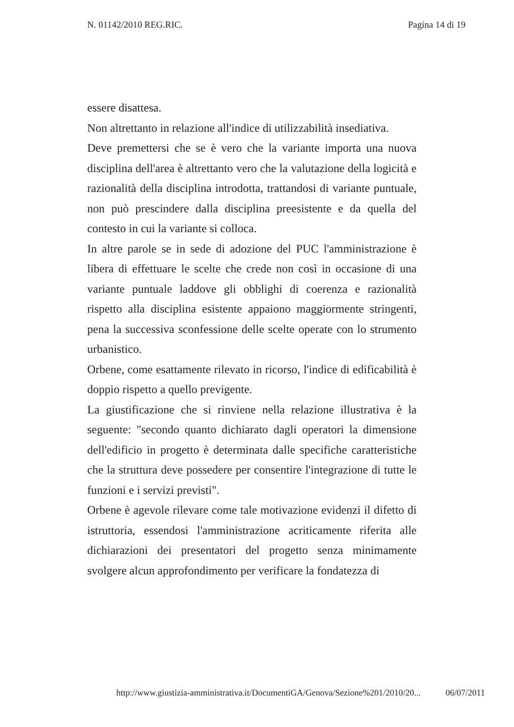N. 01142/2010 REG.RIC. Pagina 14 di 19
essere disattesa.
Non altrettanto in relazione all'indice di utilizzabilità insediativa.
Deve premettersi che se è vero che la variante importa una nuova disciplina dell'area è altrettanto vero che la valutazione della logicità e razionalità della disciplina introdotta, trattandosi di variante puntuale, non può prescindere dalla disciplina preesistente e da quella del contesto in cui la variante si colloca.
In altre parole se in sede di adozione del PUC l'amministrazione è libera di effettuare le scelte che crede non così in occasione di una variante puntuale laddove gli obblighi di coerenza e razionalità rispetto alla disciplina esistente appaiono maggiormente stringenti, pena la successiva sconfessione delle scelte operate con lo strumento urbanistico.
Orbene, come esattamente rilevato in ricorso, l'indice di edificabilità è doppio rispetto a quello previgente.
La giustificazione che si rinviene nella relazione illustrativa è la seguente: "secondo quanto dichiarato dagli operatori la dimensione dell'edificio in progetto è determinata dalle specifiche caratteristiche che la struttura deve possedere per consentire l'integrazione di tutte le funzioni e i servizi previsti".
Orbene è agevole rilevare come tale motivazione evidenzi il difetto di istruttoria, essendosi l'amministrazione acriticamente riferita alle dichiarazioni dei presentatori del progetto senza minimamente svolgere alcun approfondimento per verificare la fondatezza di
http://www.giustizia-amministrativa.it/DocumentiGA/Genova/Sezione%201/2010/20... 06/07/2011